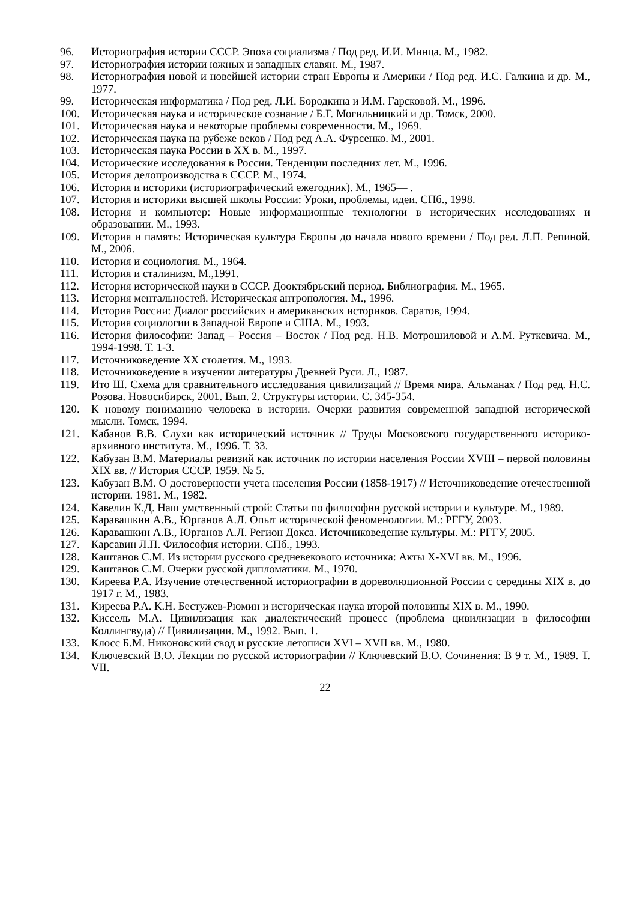96. Историография истории СССР. Эпоха социализма / Под ред. И.И. Минца. М., 1982.
97. Историография истории южных и западных славян. М., 1987.
98. Историография новой и новейшей истории стран Европы и Америки / Под ред. И.С. Галкина и др. М., 1977.
99. Историческая информатика / Под ред. Л.И. Бородкина и И.М. Гарсковой. М., 1996.
100. Историческая наука и историческое сознание / Б.Г. Могильницкий и др. Томск, 2000.
101. Историческая наука и некоторые проблемы современности. М., 1969.
102. Историческая наука на рубеже веков / Под ред А.А. Фурсенко. М., 2001.
103. Историческая наука России в XX в. М., 1997.
104. Исторические исследования в России. Тенденции последних лет. М., 1996.
105. История делопроизводства в СССР. М., 1974.
106. История и историки (историографический ежегодник). М., 1965— .
107. История и историки высшей школы России: Уроки, проблемы, идеи. СПб., 1998.
108. История и компьютер: Новые информационные технологии в исторических исследованиях и образовании. М., 1993.
109. История и память: Историческая культура Европы до начала нового времени / Под ред. Л.П. Репиной. М., 2006.
110. История и социология. М., 1964.
111. История и сталинизм. М.,1991.
112. История исторической науки в СССР. Дооктябрьский период. Библиография. М., 1965.
113. История ментальностей. Историческая антропология. М., 1996.
114. История России: Диалог российских и американских историков. Саратов, 1994.
115. История социологии в Западной Европе и США. М., 1993.
116. История философии: Запад – Россия – Восток / Под ред. Н.В. Мотрошиловой и А.М. Руткевича. М., 1994-1998. Т. 1-3.
117. Источниковедение XX столетия. М., 1993.
118. Источниковедение в изучении литературы Древней Руси. Л., 1987.
119. Ито Ш. Схема для сравнительного исследования цивилизаций // Время мира. Альманах / Под ред. Н.С. Розова. Новосибирск, 2001. Вып. 2. Структуры истории. С. 345-354.
120. К новому пониманию человека в истории. Очерки развития современной западной исторической мысли. Томск, 1994.
121. Кабанов В.В. Слухи как исторический источник // Труды Московского государственного историко-архивного института. М., 1996. Т. 33.
122. Кабузан В.М. Материалы ревизий как источник по истории населения России XVIII – первой половины XIX вв. // История СССР. 1959. № 5.
123. Кабузан В.М. О достоверности учета населения России (1858-1917) // Источниковедение отечественной истории. 1981. М., 1982.
124. Кавелин К.Д. Наш умственный строй: Статьи по философии русской истории и культуре. М., 1989.
125. Каравашкин А.В., Юрганов А.Л. Опыт исторической феноменологии. М.: РГГУ, 2003.
126. Каравашкин А.В., Юрганов А.Л. Регион Докса. Источниковедение культуры. М.: РГГУ, 2005.
127. Карсавин Л.П. Философия истории. СПб., 1993.
128. Каштанов С.М. Из истории русского средневекового источника: Акты X-XVI вв. М., 1996.
129. Каштанов С.М. Очерки русской дипломатики. М., 1970.
130. Киреева Р.А. Изучение отечественной историографии в дореволюционной России с середины XIX в. до 1917 г. М., 1983.
131. Киреева Р.А. К.Н. Бестужев-Рюмин и историческая наука второй половины XIX в. М., 1990.
132. Киссель М.А. Цивилизация как диалектический процесс (проблема цивилизации в философии Коллингвуда) // Цивилизации. М., 1992. Вып. 1.
133. Клосс Б.М. Никоновский свод и русские летописи XVI – XVII вв. М., 1980.
134. Ключевский В.О. Лекции по русской историографии // Ключевский В.О. Сочинения: В 9 т. М., 1989. Т. VII.
22